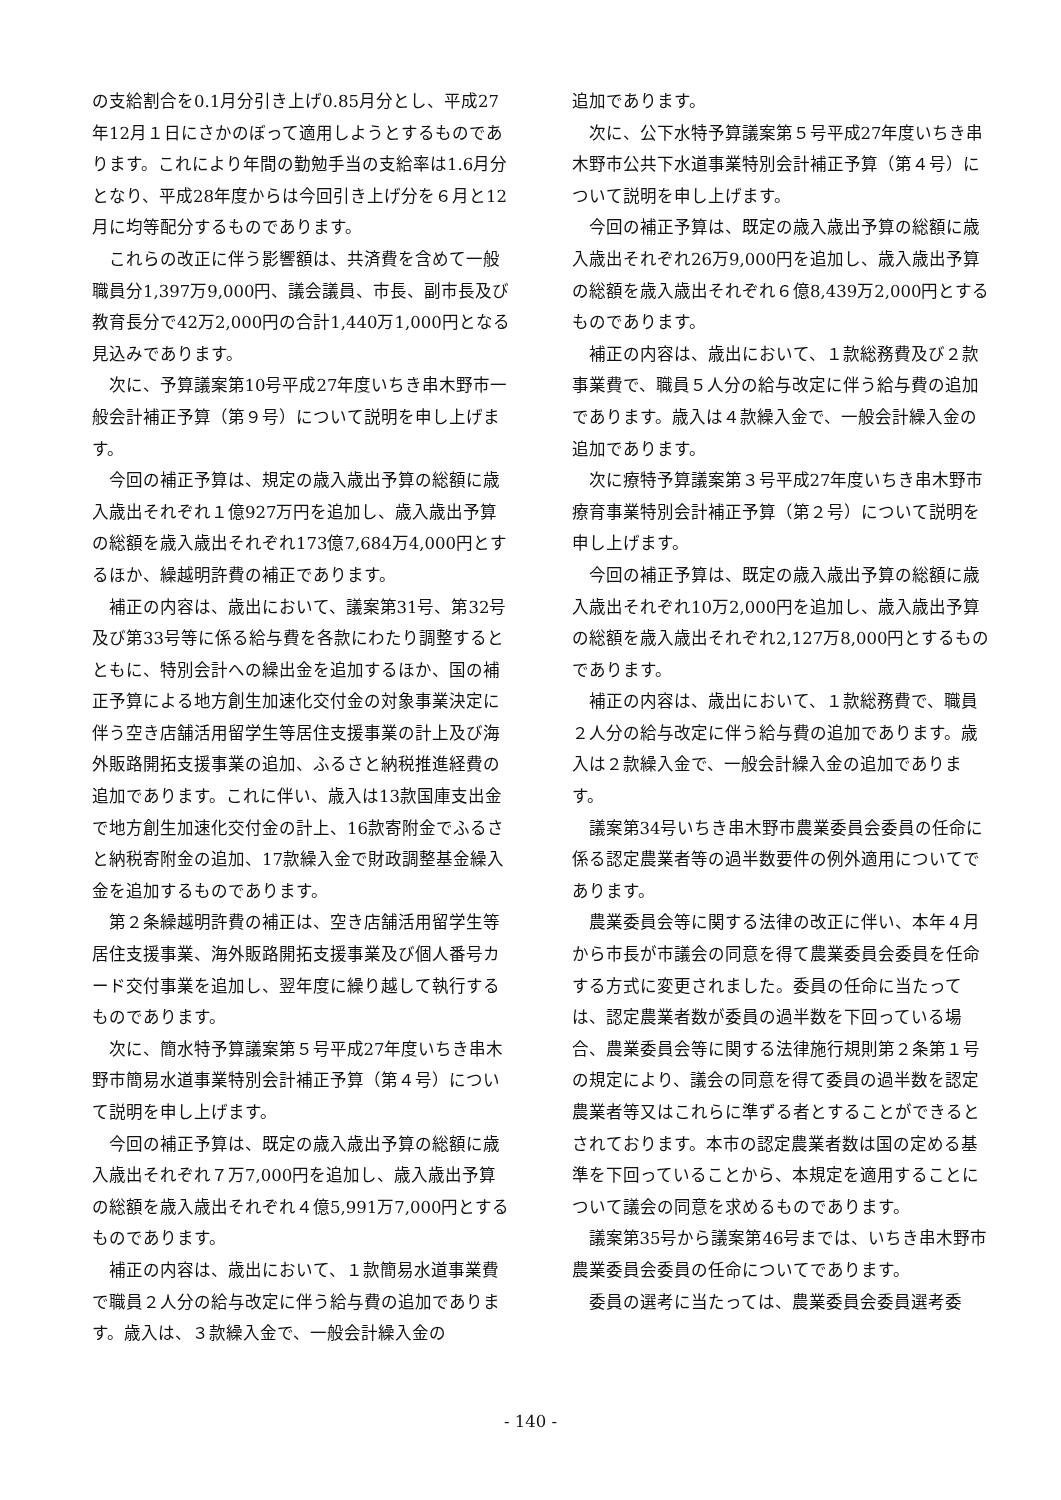の支給割合を0.1月分引き上げ0.85月分とし、平成27年12月１日にさかのぼって適用しようとするものであります。これにより年間の勤勉手当の支給率は1.6月分となり、平成28年度からは今回引き上げ分を６月と12月に均等配分するものであります。
これらの改正に伴う影響額は、共済費を含めて一般職員分1,397万9,000円、議会議員、市長、副市長及び教育長分で42万2,000円の合計1,440万1,000円となる見込みであります。
次に、予算議案第10号平成27年度いちき串木野市一般会計補正予算（第９号）について説明を申し上げます。
今回の補正予算は、規定の歳入歳出予算の総額に歳入歳出それぞれ１億927万円を追加し、歳入歳出予算の総額を歳入歳出それぞれ173億7,684万4,000円とするほか、繰越明許費の補正であります。
補正の内容は、歳出において、議案第31号、第32号及び第33号等に係る給与費を各款にわたり調整するとともに、特別会計への繰出金を追加するほか、国の補正予算による地方創生加速化交付金の対象事業決定に伴う空き店舗活用留学生等居住支援事業の計上及び海外販路開拓支援事業の追加、ふるさと納税推進経費の追加であります。これに伴い、歳入は13款国庫支出金で地方創生加速化交付金の計上、16款寄附金でふるさと納税寄附金の追加、17款繰入金で財政調整基金繰入金を追加するものであります。
第２条繰越明許費の補正は、空き店舗活用留学生等居住支援事業、海外販路開拓支援事業及び個人番号カード交付事業を追加し、翌年度に繰り越して執行するものであります。
次に、簡水特予算議案第５号平成27年度いちき串木野市簡易水道事業特別会計補正予算（第４号）について説明を申し上げます。
今回の補正予算は、既定の歳入歳出予算の総額に歳入歳出それぞれ７万7,000円を追加し、歳入歳出予算の総額を歳入歳出それぞれ４億5,991万7,000円とするものであります。
補正の内容は、歳出において、１款簡易水道事業費で職員２人分の給与改定に伴う給与費の追加であります。歳入は、３款繰入金で、一般会計繰入金の
追加であります。
次に、公下水特予算議案第５号平成27年度いちき串木野市公共下水道事業特別会計補正予算（第４号）について説明を申し上げます。
今回の補正予算は、既定の歳入歳出予算の総額に歳入歳出それぞれ26万9,000円を追加し、歳入歳出予算の総額を歳入歳出それぞれ６億8,439万2,000円とするものであります。
補正の内容は、歳出において、１款総務費及び２款事業費で、職員５人分の給与改定に伴う給与費の追加であります。歳入は４款繰入金で、一般会計繰入金の追加であります。
次に療特予算議案第３号平成27年度いちき串木野市療育事業特別会計補正予算（第２号）について説明を申し上げます。
今回の補正予算は、既定の歳入歳出予算の総額に歳入歳出それぞれ10万2,000円を追加し、歳入歳出予算の総額を歳入歳出それぞれ2,127万8,000円とするものであります。
補正の内容は、歳出において、１款総務費で、職員２人分の給与改定に伴う給与費の追加であります。歳入は２款繰入金で、一般会計繰入金の追加であります。
議案第34号いちき串木野市農業委員会委員の任命に係る認定農業者等の過半数要件の例外適用についてであります。
農業委員会等に関する法律の改正に伴い、本年４月から市長が市議会の同意を得て農業委員会委員を任命する方式に変更されました。委員の任命に当たっては、認定農業者数が委員の過半数を下回っている場合、農業委員会等に関する法律施行規則第２条第１号の規定により、議会の同意を得て委員の過半数を認定農業者等又はこれらに準ずる者とすることができるとされております。本市の認定農業者数は国の定める基準を下回っていることから、本規定を適用することについて議会の同意を求めるものであります。
議案第35号から議案第46号までは、いちき串木野市農業委員会委員の任命についてであります。
委員の選考に当たっては、農業委員会委員選考委
- 140 -